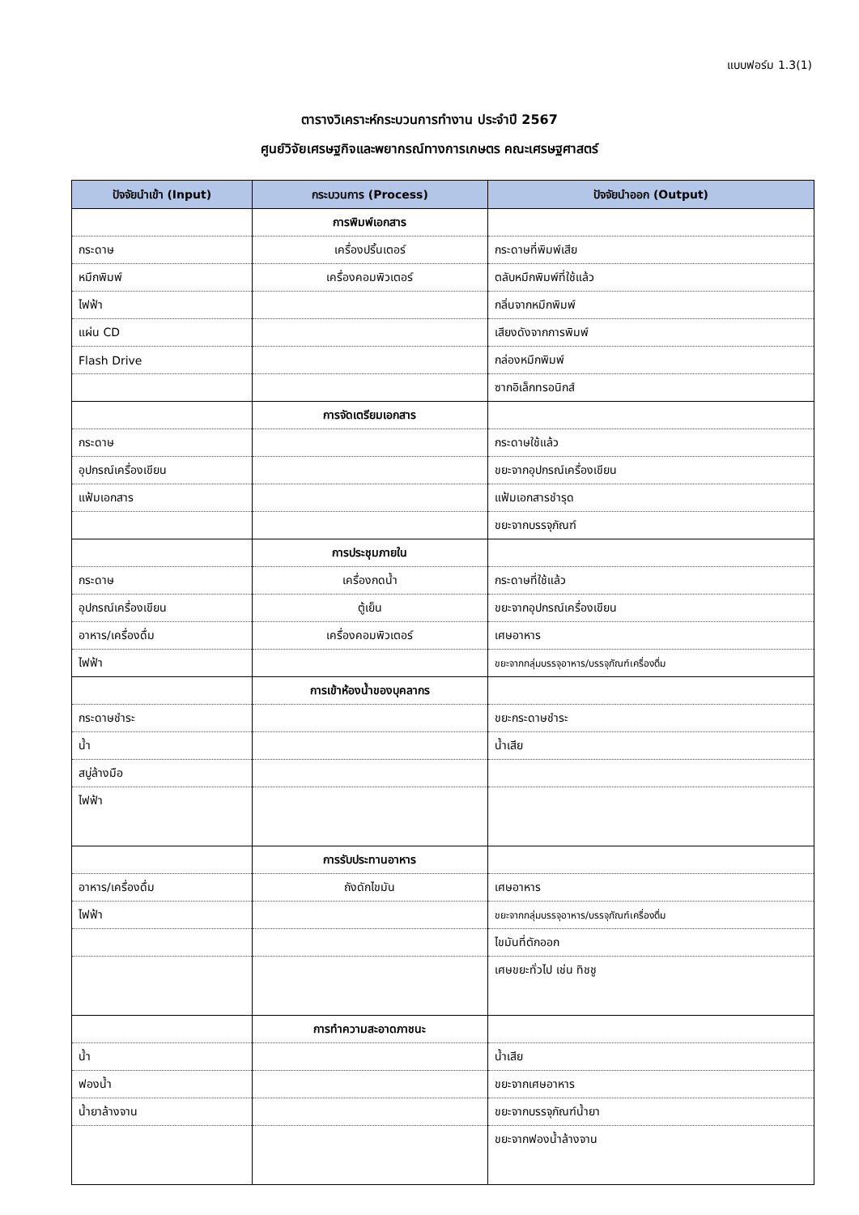แบบฟอร์ม 1.3(1)
ตารางวิเคราะห์กระบวนการทำงาน ประจำปี 2567
ศูนย์วิจัยเศรษฐกิจและพยากรณ์ทางการเกษตร คณะเศรษฐศาสตร์
| ปัจจัยนำเข้า (Input) | กระบวนการ (Process) | ปัจจัยนำออก (Output) |
| --- | --- | --- |
| | การพิมพ์เอกสาร | |
| กระดาษ | เครื่องปริ้นเตอร์ | กระดาษที่พิมพ์เสีย |
| หมึกพิมพ์ | เครื่องคอมพิวเตอร์ | ตลับหมึกพิมพ์ที่ใช้แล้ว |
| ไฟฟ้า | | กลิ่นจากหมึกพิมพ์ |
| แผ่น CD | | เสียงดังจากการพิมพ์ |
| Flash Drive | | กล่องหมึกพิมพ์ |
| | | ซากอิเล็กทรอนิกส์ |
| | การจัดเตรียมเอกสาร | |
| กระดาษ | | กระดาษใช้แล้ว |
| อุปกรณ์เครื่องเขียน | | ขยะจากอุปกรณ์เครื่องเขียน |
| แฟ้มเอกสาร | | แฟ้มเอกสารชำรุด |
| | | ขยะจากบรรจุภัณฑ์ |
| | การประชุมภายใน | |
| กระดาษ | เครื่องกดน้ำ | กระดาษที่ใช้แล้ว |
| อุปกรณ์เครื่องเขียน | ตู้เย็น | ขยะจากอุปกรณ์เครื่องเขียน |
| อาหาร/เครื่องดื่ม | เครื่องคอมพิวเตอร์ | เศษอาหาร |
| ไฟฟ้า | | ขยะจากกลุ่มบรรจุอาหาร/บรรจุภัณฑ์เครื่องดื่ม |
| | การเข้าห้องน้ำของบุคลากร | |
| กระดาษชำระ | | ขยะกระดาษชำระ |
| น้ำ | | น้ำเสีย |
| สบู่ล้างมือ | | |
| ไฟฟ้า | | |
| | การรับประทานอาหาร | |
| อาหาร/เครื่องดื่ม | ถังดักไขมัน | เศษอาหาร |
| ไฟฟ้า | | ขยะจากกลุ่มบรรจุอาหาร/บรรจุภัณฑ์เครื่องดื่ม |
| | | ไขมันที่ตักออก |
| | | เศษขยะทั่วไป เช่น ทิชชู |
| | การทำความสะอาดภาชนะ | |
| น้ำ | | น้ำเสีย |
| ฟองน้ำ | | ขยะจากเศษอาหาร |
| น้ำยาล้างจาน | | ขยะจากบรรจุภัณฑ์น้ำยา |
| | | ขยะจากฟองน้ำล้างจาน |